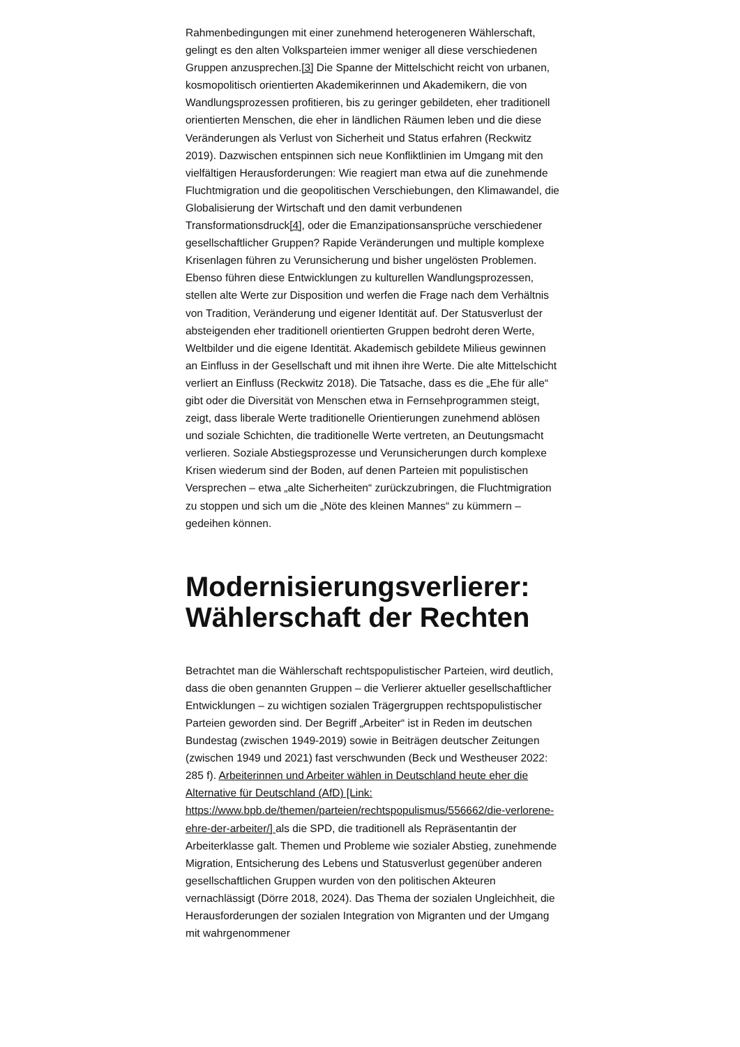Rahmenbedingungen mit einer zunehmend heterogeneren Wählerschaft, gelingt es den alten Volksparteien immer weniger all diese verschiedenen Gruppen anzusprechen.[3] Die Spanne der Mittelschicht reicht von urbanen, kosmopolitisch orientierten Akademikerinnen und Akademikern, die von Wandlungsprozessen profitieren, bis zu geringer gebildeten, eher traditionell orientierten Menschen, die eher in ländlichen Räumen leben und die diese Veränderungen als Verlust von Sicherheit und Status erfahren (Reckwitz 2019). Dazwischen entspinnen sich neue Konfliktlinien im Umgang mit den vielfältigen Herausforderungen: Wie reagiert man etwa auf die zunehmende Fluchtmigration und die geopolitischen Verschiebungen, den Klimawandel, die Globalisierung der Wirtschaft und den damit verbundenen Transformationsdruck[4], oder die Emanzipationsansprüche verschiedener gesellschaftlicher Gruppen? Rapide Veränderungen und multiple komplexe Krisenlagen führen zu Verunsicherung und bisher ungelösten Problemen. Ebenso führen diese Entwicklungen zu kulturellen Wandlungsprozessen, stellen alte Werte zur Disposition und werfen die Frage nach dem Verhältnis von Tradition, Veränderung und eigener Identität auf. Der Statusverlust der absteigenden eher traditionell orientierten Gruppen bedroht deren Werte, Weltbilder und die eigene Identität. Akademisch gebildete Milieus gewinnen an Einfluss in der Gesellschaft und mit ihnen ihre Werte. Die alte Mittelschicht verliert an Einfluss (Reckwitz 2018). Die Tatsache, dass es die „Ehe für alle“ gibt oder die Diversität von Menschen etwa in Fernsehprogrammen steigt, zeigt, dass liberale Werte traditionelle Orientierungen zunehmend ablösen und soziale Schichten, die traditionelle Werte vertreten, an Deutungsmacht verlieren. Soziale Abstiegsprozesse und Verunsicherungen durch komplexe Krisen wiederum sind der Boden, auf denen Parteien mit populistischen Versprechen – etwa „alte Sicherheiten“ zurückzubringen, die Fluchtmigration zu stoppen und sich um die „Nöte des kleinen Mannes“ zu kümmern – gedeihen können.
Modernisierungsverlierer: Wählerschaft der Rechten
Betrachtet man die Wählerschaft rechtspopulistischer Parteien, wird deutlich, dass die oben genannten Gruppen – die Verlierer aktueller gesellschaftlicher Entwicklungen – zu wichtigen sozialen Trägergruppen rechtspopulistischer Parteien geworden sind. Der Begriff „Arbeiter“ ist in Reden im deutschen Bundestag (zwischen 1949-2019) sowie in Beiträgen deutscher Zeitungen (zwischen 1949 und 2021) fast verschwunden (Beck und Westheuser 2022: 285 f). Arbeiterinnen und Arbeiter wählen in Deutschland heute eher die Alternative für Deutschland (AfD) [Link: https://www.bpb.de/themen/parteien/rechtspopulismus/556662/die-verlorene-ehre-der-arbeiter/] als die SPD, die traditionell als Repräsentantin der Arbeiterklasse galt. Themen und Probleme wie sozialer Abstieg, zunehmende Migration, Entsicherung des Lebens und Statusverlust gegenüber anderen gesellschaftlichen Gruppen wurden von den politischen Akteuren vernachlässigt (Dörre 2018, 2024). Das Thema der sozialen Ungleichheit, die Herausforderungen der sozialen Integration von Migranten und der Umgang mit wahrgenommener